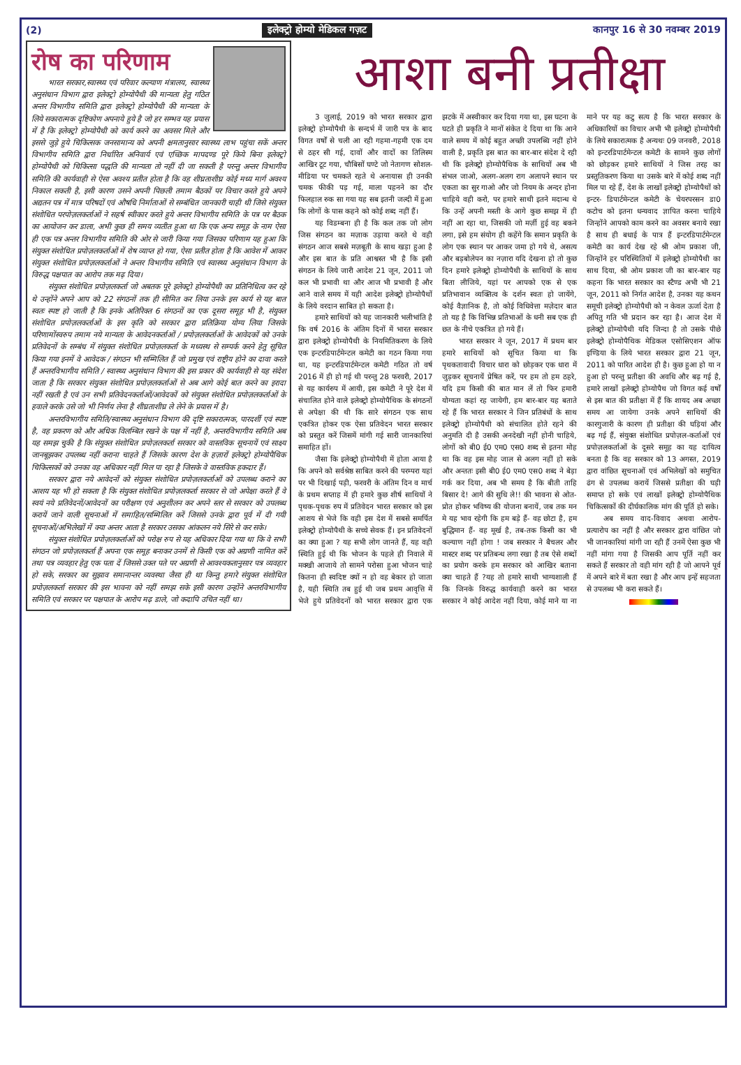(2) इलेक्ट्रो होम्यो मेडिकल गज़ट कानपुर 16 से 30 नवम्बर 2019
रोष का परिणाम
भारत सरकार,स्वास्थ्य एवं परिवार कल्याण मंत्रालय, स्वास्थ्य अनुसंधान विभाग द्वारा इलेक्ट्रो होम्योपैथी की मान्यता हेतु गठित अन्तर विभागीय समिति द्वारा इलेक्ट्रो होम्योपैथी की मान्यता के लिये सकारात्मक दृष्टिकोण अपनाये हुये है जो हर सम्भव यह प्रयास में है कि इलेक्ट्रो होम्योपैथी को कार्य करने का अवसर मिले और इससे जुड़े हुये चिकित्सक जनसामान्य को अपनी क्षमतानुसार स्वास्थ्य लाभ पहुंचा सकें अन्तर विभागीय समिति द्वारा निर्धारित अनिवार्य एवं एच्छिक मापदण्ड पूरे किये बिना इलेक्ट्रो होम्योपैथी को चिकित्सा पद्धति की मान्यता तो नहीं दी जा सकती है परन्तु अन्तर विभागीय समिति की कार्यवाही से ऐसा अवश्य प्रतीत होता है कि वह शीघ्रताशीघ्र कोई मध्य मार्ग अवश्य निकाल सकती है, इसी कारण उसने अपनी पिछली तमाम बैठकों पर विचार करते हुये अपने अद्यतन पत्र में मात्र परिषदों एवं औषधि निर्माताओं से सम्बंधित जानकारी चाही थी जिसे संयुक्त संशोधित परपोज़लकर्ताओं ने सहर्ष स्वीकार करते हुये अन्तर विभागीय समिति के पत्र पर बैठक का आयोजन कर डाला, अभी कुछ ही समय व्यतीत हुआ था कि एक अन्य समूह के नाम ऐसा ही एक पत्र अन्तर विभागीय समिति की ओर से जारी किया गया जिसका परिणाम यह हुआ कि संयुक्त संशोधित प्रपोज़लकर्ताओं में रोष व्याप्त हो गया, ऐसा प्रतीत होता है कि आवेश में आकर संयुक्त संशोधित प्रपोज़लकर्ताओं ने अन्तर विभागीय समिति एवं स्वास्थ्य अनुसंधान विभाग के विरुद्ध पक्षपात का आरोप तक मढ़ दिया।
संयुक्त संशोधित प्रपोज़लकर्ता जो अबतक पूरे इलेक्ट्रो होम्योपैथी का प्रतिनिधित्व कर रहे थे उन्होंने अपने आप को 22 संगठनों तक ही सीमित कर लिया उनके इस कार्य से यह बात स्वतः स्पष्ट हो जाती है कि इनके अतिरिक्त 6 संगठनों का एक दूसरा समूह भी है, संयुक्त संशोधित प्रपोज़लकर्ताओं के इस कृति को सरकार द्वारा प्रतिक्रिया योग्य लिया जिसके परिणामोंस्वरुप तमाम नये मान्यता के आवेदनकर्ताओं / प्रपोज़लकर्ताओं के आवेदकों को उनके प्रतिवेदनों के सम्बंध में संयुक्त संशोधित प्रपोज़लकर्ता के मध्यस्थ से सम्पर्क करने हेतु सूचित किया गया इनमें वे आवेदक / संगठन भी सम्मिलित हैं जो प्रमुख एवं राष्ट्रीय होने का दावा करते हैं अन्तरविभागीय समिति / स्वास्थ्य अनुसंधान विभाग की इस प्रकार की कार्यवाही से यह संदेश जाता है कि सरकार संयुक्त संशोधित प्रपोज़लकर्ताओं से अब आगे कोई बात करने का इरादा नहीं रखती है एवं उन सभी प्रतिवेदनकर्ताओं/आवेदकों को संयुक्त संशोधित प्रपोज़लकर्ताओं के हवाले करके उसे जो भी निर्णय लेना है शीघ्रताशीघ्र ले लेने के प्रयास में है।
अन्तरविभागीय समिति/स्वास्थ्य अनुसंधान विभाग की दृष्टि सकारात्मक, पारदर्शी एवं स्पष्ट है, वह प्रकरण को और अधिक विलम्बित रखने के पक्ष में नहीं है, अन्तरविभागीय समिति अब यह समझ चुकी है कि संयुक्त संशोधित प्रपोज़लकर्ता सरकार को वास्तविक सूचनायें एवं साक्ष्य जानबूझकर उपलब्ध नहीं कराना चाहते हैं जिसके कारण देश के हज़ारों इलेक्ट्रो होम्योपैथिक चिकित्सकों को उनका वह अधिकार नहीं मिल पा रहा है जिसके वे वास्तविक हकदार हैं।
सरकार द्वारा नये आवेदनों को संयुक्त संशोधित प्रपोज़लकर्ताओं को उपलब्ध कराने का आशय यह भी हो सकता है कि संयुक्त संशोधित प्रपोज़लकर्ता सरकार से जो अपेक्षा करते हैं वे स्वयं नये प्रतिवेदनों/आवेदनों का परीक्षण एवं अनुशीलन कर अपने स्तर से सरकार को उपलब्ध करायें जाने वाली सूचनाओं में समाहित/सम्मिलित करें जिससे उनके द्वारा पूर्व में दी गयी सूचनाओं/अभिलेखों में क्या अन्तर आता है सरकार उसका आंकलन नये सिरे से कर सके।
संयुक्त संशोधित प्रपोज़लकर्ताओं को परोक्ष रुप से यह अधिकार दिया गया था कि वे सभी संगठन जो प्रपोज़लकर्ता हैं अपना एक समूह बनाकर उनमें से किसी एक को अग्रणी नामित करें तथा पत्र व्यवहार हेतु एक पता दें जिससे उक्त पते पर अग्रणी से आवश्यकतानुसार पत्र व्यवहार हो सके, सरकार का सुझाव समानान्तर व्यवस्था जैसा ही था किन्तु हमारे संयुक्त संशोधित प्रपोज़लकर्ता सरकार की इस भावना को नहीं समझ सके इसी कारण उन्होंने अन्तरविभागीय समिति एवं सरकार पर पक्षपात के आरोप मढ़ डाले, जो कदापि उचित नहीं था।
आशा बनी प्रतीक्षा
3 जुलाई, 2019 को भारत सरकार द्वारा इलेक्ट्रो होम्योपैथी के सन्दर्भ में जारी पत्र के बाद विगत वर्षों से चली आ रही गहमा-गहमी एक दम से ठहर सी गई, दावों और वादों का तिलिस्म आखिर टूट गया, चौबिसों घण्टे जो नेतागण सोशल-मीडिया पर चमकते रहते थे अनायास ही उनकी चमक फीकी पड़ गई, माला पहनने का दौर फिलहाल रुक सा गया यह सब इतनी जल्दी में हुआ कि लोगों के पास कहने को कोई शब्द नहीं हैं।
यह विडम्बना ही है कि कल तक जो लोग जिस संगठन का मज़ाक उड़ाया करते थे वही संगठन आज सबसे मज़बूती के साथ खड़ा हुआ है और इस बात के प्रति आश्वस्त भी है कि इसी संगठन के लिये जारी आदेश 21 जून, 2011 जो कल भी प्रभावी था और आज भी प्रभावी है और आने वाले समय में यही आदेश इलेक्ट्रो होम्योपैथों के लिये वरदान साबित हो सकता है।
हमारे साथियों को यह जानकारी भलीभांति है कि वर्ष 2016 के अंतिम दिनों में भारत सरकार द्वारा इलेक्ट्रो होम्योपैथी के नियमितिकरण के लिये एक इन्टरडिपार्टमेन्टल कमेटी का गठन किया गया था, यह इन्टरडिपार्टमेन्टल कमेटी गठित तो वर्ष 2016 में ही हो गई थी परन्तु 28 फरवरी, 2017 से यह कार्यरुप में आयी, इस कमेटी ने पूरे देश में संचालित होने वाले इलेक्ट्रो होम्योपैथिक के संगठनों से अपेक्षा की थी कि सारे संगठन एक साथ एकत्रित होकर एक ऐसा प्रतिवेदन भारत सरकार को प्रस्तुत करें जिसमें मांगी गई सारी जानकारियां समाहित हों।
जैसा कि इलेक्ट्रो होम्योपैथी में होता आया है कि अपने को सर्वश्रेष्ठ साबित करने की परम्परा यहां पर भी दिखाई पड़ी, फरवरी के अंतिम दिन व मार्च के प्रथम सप्ताह में ही हमारे कुछ शीर्ष साथियों ने पृथक-पृथक रुप में प्रतिवेदन भारत सरकार को इस आशय से भेजे कि वही इस देश में सबसे समर्पित इलेक्ट्रो होम्योपैथी के सच्चे सेवक हैं। इन प्रतिवेदनों का क्या हुआ ? यह सभी लोग जानते हैं, यह वही स्थिति हुई थी कि भोजन के पहले ही निवाले में मक्खी आजाये तो सामने परोसा हुआ भोजन चाहे कितना ही स्वदिष्ट क्यों न हो वह बेकार हो जाता है, यही स्थिति तब हुई थी जब प्रथम आवृत्ति में भेजे हुये प्रतिवेदनों को भारत सरकार द्वारा एक झटके में अस्वीकार कर दिया गया था, इस घटना के घटते ही प्रकृति ने मानों संकेत दे दिया था कि आने वाले समय में कोई बहुत अच्छी उपलब्धि नहीं होने वाली है, प्रकृति इस बात का बार-बार संदेश दे रही थी कि इलेक्ट्रो होम्योपैथिक के साथियों अब भी संभल जाओ, अलग-अलग राग अलापने स्थान पर एकता का सुर गाओ और जो नियम के अन्दर होना चाहिये वही करो, पर हमारे साथी इतने मदान्ध थे कि उन्हें अपनी मस्ती के आगे कुछ समझ में ही नहीं आ रहा था, जिसकी जो मर्ज़ी हुई वह बकने लगा, इसे हम संयोग ही कहेंगे कि समान प्रकृति के लोग एक स्थान पर आकर जमा हो गये थे, असत्य और बड़बोलेपन का नज़ारा यदि देखना हो तो कुछ दिन हमारे इलेक्ट्रो होम्योपैथी के साथियों के साथ बिता लीजिये, यहां पर आपको एक से एक प्रतिभावान व्यक्तित्व के दर्शन स्वतः हो जायेंगे, कोई वैज्ञानिक है, तो कोई विधिवेत्ता मज़ेदार बात तो यह है कि विभिन्न प्रतिभाओं के धनी सब एक ही छत के नीचे एकत्रित हो गये हैं।
भारत सरकार ने जून, 2017 में प्रथम बार हमारे साथियों को सूचित किया था कि पृथकतावादी विचार धारा को छोड़कर एक धारा में जुड़कर सूचनायें प्रेषित करें, पर हम तो हम ठहरे, यदि हम किसी की बात मान लें तो फिर हमारी योग्यता कहां रह जायेगी, हम बार-बार यह बताते रहे हैं कि भारत सरकार ने जिन प्रतिबंधों के साथ इलेक्ट्रो होम्योपैथी को संचालित होते रहने की अनुमति दी है उसकी अनदेखी नहीं होनी चाहिये, लोगों को बी0 ई0 एम0 एस0 शब्द से इतना मोह था कि वह इस मोह जाल से अलग नहीं हो सके और अन्ततः इसी बी0 ई0 एम0 एस0 शब्द ने बेड़ा गर्क कर दिया, अब भी समय है कि बीती ताहि बिसार दे! आगे की सुधि ले!! की भावना से ओत-प्रोत होकर भविष्य की योजना बनायें, जब तक मन मे यह भाव रहेगी कि हम बड़े हैं- वह छोटा है, हम बुद्धिमान हैं- वह मूर्ख है, तब-तक किसी का भी कल्याण नहीं होगा ! जब सरकार ने बैचलर और मास्टर शब्द पर प्रतिबन्ध लगा रखा है तब ऐसे शब्दों का प्रयोग करके हम सरकार को आखिर बताना क्या चाहते हैं ?यह तो हमारे साथी भाग्यशाली हैं कि जिनके विरुद्ध कार्यवाही करने का भारत सरकार ने कोई आदेश नहीं दिया, कोई माने या ना माने पर यह कटु सत्य है कि भारत सरकार के अधिकारियों का विचार अभी भी इलेक्ट्रो होम्योपैथी के लिये सकारात्मक है अन्यथः 09 जनवरी, 2018 को इन्टरडिपार्टमेन्टल कमेटी के सामने कुछ लोगों को छोड़कर हमारे साथियों ने जिस तरह का प्रस्तुतिकरण किया था उसके बारे में कोई शब्द नहीं मिल पा रहे हैं, देश के लाखों इलेक्ट्रो होम्योपैथों को इन्टर- डिपार्टमेन्टल कमेटी के चेयरपरसन डा0 कटोच को इतना धन्यवाद ज्ञापित करना चाहिये जिन्होंने आपको काम करने का अवसर बनाये रखा है साथ ही बधाई के पात्र हैं इन्टरडिपार्टमेन्टल कमेटी का कार्य देख रहे श्री ओम प्रकाश जी, जिन्होंने हर परिस्थितियों में इलेक्ट्रो होम्योपैथी का साथ दिया, श्री ओम प्रकाश जी का बार-बार यह कहना कि भारत सरकार का स्टैण्ड अभी भी 21 जून, 2011 को निर्गत आदेश है, उनका यह कथन समूची इलेक्ट्रो होम्योपैथी को न केवल ऊर्जा देता है अपितु गति भी प्रदान कर रहा है। आज देश में इलेक्ट्रो होम्योपैथी यदि जिन्दा है तो उसके पीछे इलेक्ट्रो होम्योपैथिक मेडिकल एसोसिएशन ऑफ इण्डिया के लिये भारत सरकार द्वारा 21 जून, 2011 को पारित आदेश ही है। कुछ हुआ हो या न हुआ हो परन्तु प्रतीक्षा की अवधि और बढ़ गई है, हमारे लाखों इलेक्ट्रो होम्योपैथ जो विगत कई वर्षों से इस बात की प्रतीक्षा में हैं कि शायद अब अच्छा समय आ जायेगा उनके अपने साथियों की कारगुजारी के कारण ही प्रतीक्षा की घड़ियां और बढ़ गई हैं, संयुक्त संशोधित प्रपोज़ल-कर्ताओं एवं प्रपोज़लकर्ताओं के दूसरे समूह का यह दायित्व बनता है कि वह सरकार को 13 अगस्त, 2019 द्वारा वांछित सूचनाओं एवं अभिलेखों को समुचित ढंग से उपलब्ध करायें जिससे प्रतीक्षा की घड़ी समाप्त हो सके एवं लाखों इलेक्ट्रो होम्योपैथिक चिकित्सकों की दीर्घकालिक मांग की पूर्ति हो सके।
अब समय वाद-विवाद अथवा आरोप-प्रत्यारोप का नहीं है और सरकार द्वारा वांछित जो भी जानकारियां मांगी जा रही हैं उनमें ऐसा कुछ भी नहीं मांगा गया है जिसकी आप पूर्ति नहीं कर सकते हैं सरकार तो वही मांग रही है जो आपने पूर्व में अपने बारे में बता रखा है और आप इन्हें सहजता से उपलब्ध भी करा सकते हैं।